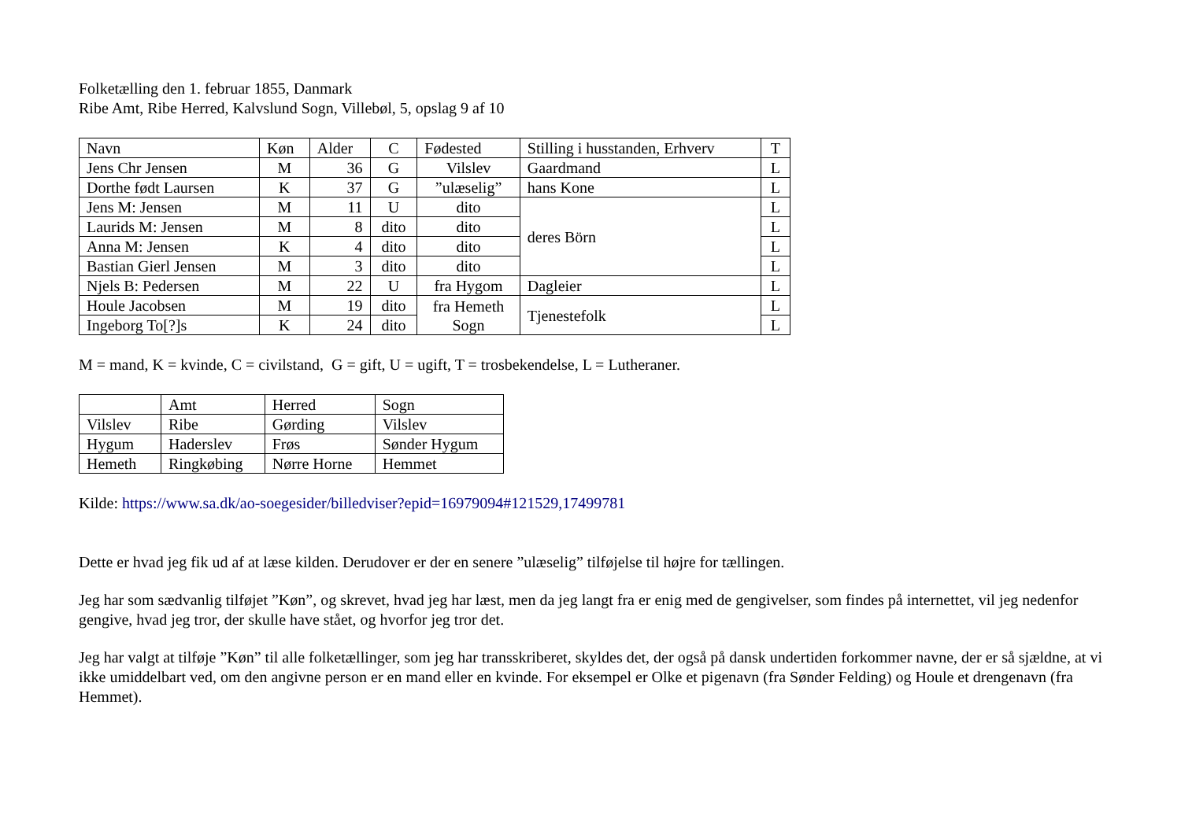Folketælling den 1. februar 1855, Danmark
Ribe Amt, Ribe Herred, Kalvslund Sogn, Villebøl, 5, opslag 9 af 10
| Navn | Køn | Alder | C | Fødested | Stilling i husstanden, Erhverv | T |
| --- | --- | --- | --- | --- | --- | --- |
| Jens Chr Jensen | M | 36 | G | Vilslev | Gaardmand | L |
| Dorthe født Laursen | K | 37 | G | ”ulæselig” | hans Kone | L |
| Jens M: Jensen | M | 11 | U | dito | deres Börn | L |
| Laurids M: Jensen | M | 8 | dito | dito | | L |
| Anna M: Jensen | K | 4 | dito | dito | | L |
| Bastian Gierl Jensen | M | 3 | dito | dito | | L |
| Njels B: Pedersen | M | 22 | U | fra Hygom | Dagleier | L |
| Houle Jacobsen | M | 19 | dito | fra Hemeth Sogn | Tjenestefolk | L |
| Ingeborg To[?]s | K | 24 | dito | | | L |
M = mand, K = kvinde, C = civilstand, G = gift, U = ugift, T = trosbekendelse, L = Lutheraner.
| | Amt | Herred | Sogn |
| --- | --- | --- | --- |
| Vilslev | Ribe | Gørding | Vilslev |
| Hygum | Haderslev | Frøs | Sønder Hygum |
| Hemeth | Ringkøbing | Nørre Horne | Hemmet |
Kilde: https://www.sa.dk/ao-soegesider/billedviser?epid=16979094#121529,17499781
Dette er hvad jeg fik ud af at læse kilden. Derudover er der en senere ”ulæselig” tilføjelse til højre for tællingen.
Jeg har som sædvanlig tilføjet ”Køn”, og skrevet, hvad jeg har læst, men da jeg langt fra er enig med de gengivelser, som findes på internettet, vil jeg nedenfor gengive, hvad jeg tror, der skulle have stået, og hvorfor jeg tror det.
Jeg har valgt at tilføje ”Køn” til alle folketællinger, som jeg har transskriberet, skyldes det, der også på dansk undertiden forkommer navne, der er så sjældne, at vi ikke umiddelbart ved, om den angivne person er en mand eller en kvinde. For eksempel er Olke et pigenavn (fra Sønder Felding) og Houle et drengenavn (fra Hemmet).